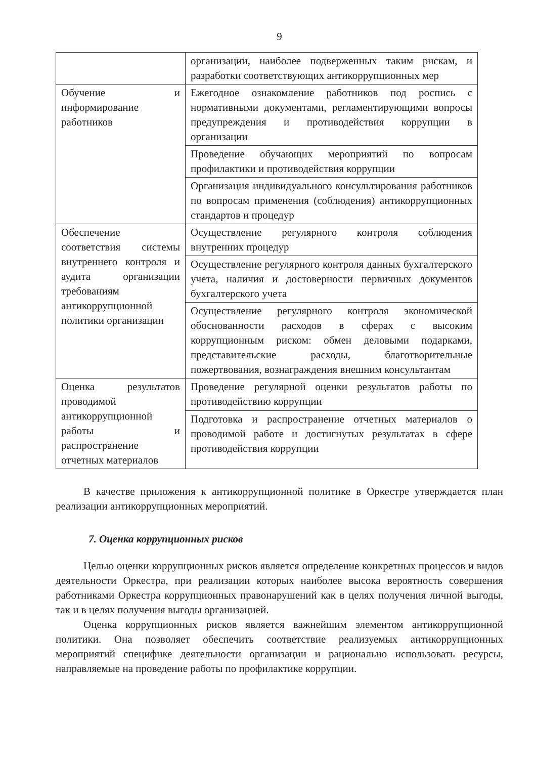9
| | организации, наиболее подверженных таким рискам, и разработки соответствующих антикоррупционных мер |
| Обучение и информирование работников | Ежегодное ознакомление работников под роспись с нормативными документами, регламентирующими вопросы предупреждения и противодействия коррупции в организации |
| | Проведение обучающих мероприятий по вопросам профилактики и противодействия коррупции |
| | Организация индивидуального консультирования работников по вопросам применения (соблюдения) антикоррупционных стандартов и процедур |
| Обеспечение соответствия системы внутреннего контроля и аудита организации требованиям антикоррупционной политики организации | Осуществление регулярного контроля соблюдения внутренних процедур |
| | Осуществление регулярного контроля данных бухгалтерского учета, наличия и достоверности первичных документов бухгалтерского учета |
| | Осуществление регулярного контроля экономической обоснованности расходов в сферах с высоким коррупционным риском: обмен деловыми подарками, представительские расходы, благотворительные пожертвования, вознаграждения внешним консультантам |
| Оценка результатов проводимой антикоррупционной работы и распространение отчетных материалов | Проведение регулярной оценки результатов работы по противодействию коррупции |
| | Подготовка и распространение отчетных материалов о проводимой работе и достигнутых результатах в сфере противодействия коррупции |
В качестве приложения к антикоррупционной политике в Оркестре утверждается план реализации антикоррупционных мероприятий.
7. Оценка коррупционных рисков
Целью оценки коррупционных рисков является определение конкретных процессов и видов деятельности Оркестра, при реализации которых наиболее высока вероятность совершения работниками Оркестра коррупционных правонарушений как в целях получения личной выгоды, так и в целях получения выгоды организацией.
Оценка коррупционных рисков является важнейшим элементом антикоррупционной политики. Она позволяет обеспечить соответствие реализуемых антикоррупционных мероприятий специфике деятельности организации и рационально использовать ресурсы, направляемые на проведение работы по профилактике коррупции.